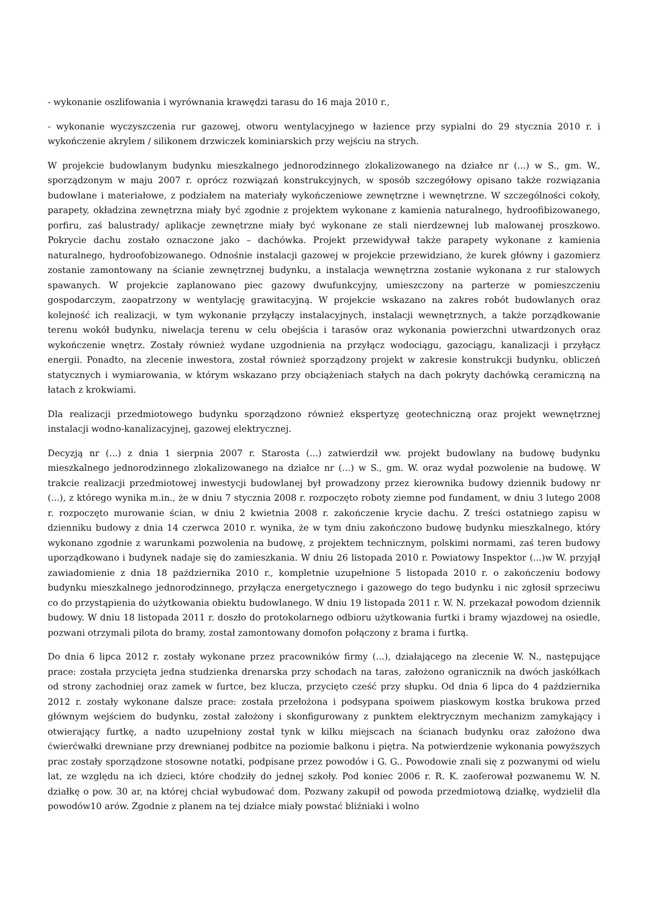- wykonanie oszlifowania i wyrównania krawędzi tarasu do 16 maja 2010 r.,
- wykonanie wyczyszczenia rur gazowej, otworu wentylacyjnego w łazience przy sypialni do 29 stycznia 2010 r. i wykończenie akrylem / silikonem drzwiczek kominiarskich przy wejściu na strych.
W projekcie budowlanym budynku mieszkalnego jednorodzinnego zlokalizowanego na działce nr (...) w S., gm. W., sporządzonym w maju 2007 r. oprócz rozwiązań konstrukcyjnych, w sposób szczegółowy opisano także rozwiązania budowlane i materiałowe, z podziałem na materiały wykończeniowe zewnętrzne i wewnętrzne. W szczególności cokoły, parapety, okładzina zewnętrzna miały być zgodnie z projektem wykonane z kamienia naturalnego, hydroofibizowanego, porfiru, zaś balustrady/ aplikacje zewnętrzne miały być wykonane ze stali nierdzewnej lub malowanej proszkowo. Pokrycie dachu zostało oznaczone jako – dachówka. Projekt przewidywał także parapety wykonane z kamienia naturalnego, hydroofobizowanego. Odnośnie instalacji gazowej w projekcie przewidziano, że kurek główny i gazomierz zostanie zamontowany na ścianie zewnętrznej budynku, a instalacja wewnętrzna zostanie wykonana z rur stalowych spawanych. W projekcie zaplanowano piec gazowy dwufunkcyjny, umieszczony na parterze w pomieszczeniu gospodarczym, zaopatrzony w wentylację grawitacyjną. W projekcie wskazano na zakres robót budowlanych oraz kolejność ich realizacji, w tym wykonanie przyłączy instalacyjnych, instalacji wewnętrznych, a także porządkowanie terenu wokół budynku, niwelacja terenu w celu obejścia i tarasów oraz wykonania powierzchni utwardzonych oraz wykończenie wnętrz. Zostały również wydane uzgodnienia na przyłącz wodociągu, gazociągu, kanalizacji i przyłącz energii. Ponadto, na zlecenie inwestora, został również sporządzony projekt w zakresie konstrukcji budynku, obliczeń statycznych i wymiarowania, w którym wskazano przy obciążeniach stałych na dach pokryty dachówką ceramiczną na łatach z krokwiami.
Dla realizacji przedmiotowego budynku sporządzono również ekspertyzę geotechniczną oraz projekt wewnętrznej instalacji wodno-kanalizacyjnej, gazowej elektrycznej.
Decyzją nr (...) z dnia 1 sierpnia 2007 r. Starosta (...) zatwierdził ww. projekt budowlany na budowę budynku mieszkalnego jednorodzinnego zlokalizowanego na działce nr (...) w S., gm. W. oraz wydał pozwolenie na budowę. W trakcie realizacji przedmiotowej inwestycji budowlanej był prowadzony przez kierownika budowy dziennik budowy nr (...), z którego wynika m.in., że w dniu 7 stycznia 2008 r. rozpoczęto roboty ziemne pod fundament, w dniu 3 lutego 2008 r. rozpoczęto murowanie ścian, w dniu 2 kwietnia 2008 r. zakończenie krycie dachu. Z treści ostatniego zapisu w dzienniku budowy z dnia 14 czerwca 2010 r. wynika, że w tym dniu zakończono budowę budynku mieszkalnego, który wykonano zgodnie z warunkami pozwolenia na budowę, z projektem technicznym, polskimi normami, zaś teren budowy uporządkowano i budynek nadaje się do zamieszkania. W dniu 26 listopada 2010 r. Powiatowy Inspektor (...)w W. przyjął zawiadomienie z dnia 18 października 2010 r., kompletnie uzupełnione 5 listopada 2010 r. o zakończeniu bodowy budynku mieszkalnego jednorodzinnego, przyłącza energetycznego i gazowego do tego budynku i nic zgłosił sprzeciwu co do przystąpienia do użytkowania obiektu budowlanego. W dniu 19 listopada 2011 r. W. N. przekazał powodom dziennik budowy. W dniu 18 listopada 2011 r. doszło do protokolarnego odbioru użytkowania furtki i bramy wjazdowej na osiedle, pozwani otrzymali pilota do bramy, został zamontowany domofon połączony z brama i furtką.
Do dnia 6 lipca 2012 r. zostały wykonane przez pracowników firmy (...), działającego na zlecenie W. N., następujące prace: została przycięta jedna studzienka drenarska przy schodach na taras, założono ogranicznik na dwóch jaskółkach od strony zachodniej oraz zamek w furtce, bez klucza, przycięto cześć przy słupku. Od dnia 6 lipca do 4 października 2012 r. zostały wykonane dalsze prace: została przełożona i podsypana spoiwem piaskowym kostka brukowa przed głównym wejściem do budynku, został założony i skonfigurowany z punktem elektrycznym mechanizm zamykający i otwierający furtkę, a nadto uzupełniony został tynk w kilku miejscach na ścianach budynku oraz założono dwa ćwierćwałki drewniane przy drewnianej podbitce na poziomie balkonu i piętra. Na potwierdzenie wykonania powyższych prac zostały sporządzone stosowne notatki, podpisane przez powodów i G. G.. Powodowie znali się z pozwanymi od wielu lat, ze względu na ich dzieci, które chodziły do jednej szkoły. Pod koniec 2006 r. R. K. zaoferował pozwanemu W. N. działkę o pow. 30 ar, na której chciał wybudować dom. Pozwany zakupił od powoda przedmiotową działkę, wydzielił dla powodów10 arów. Zgodnie z planem na tej działce miały powstać bliźniaki i wolno